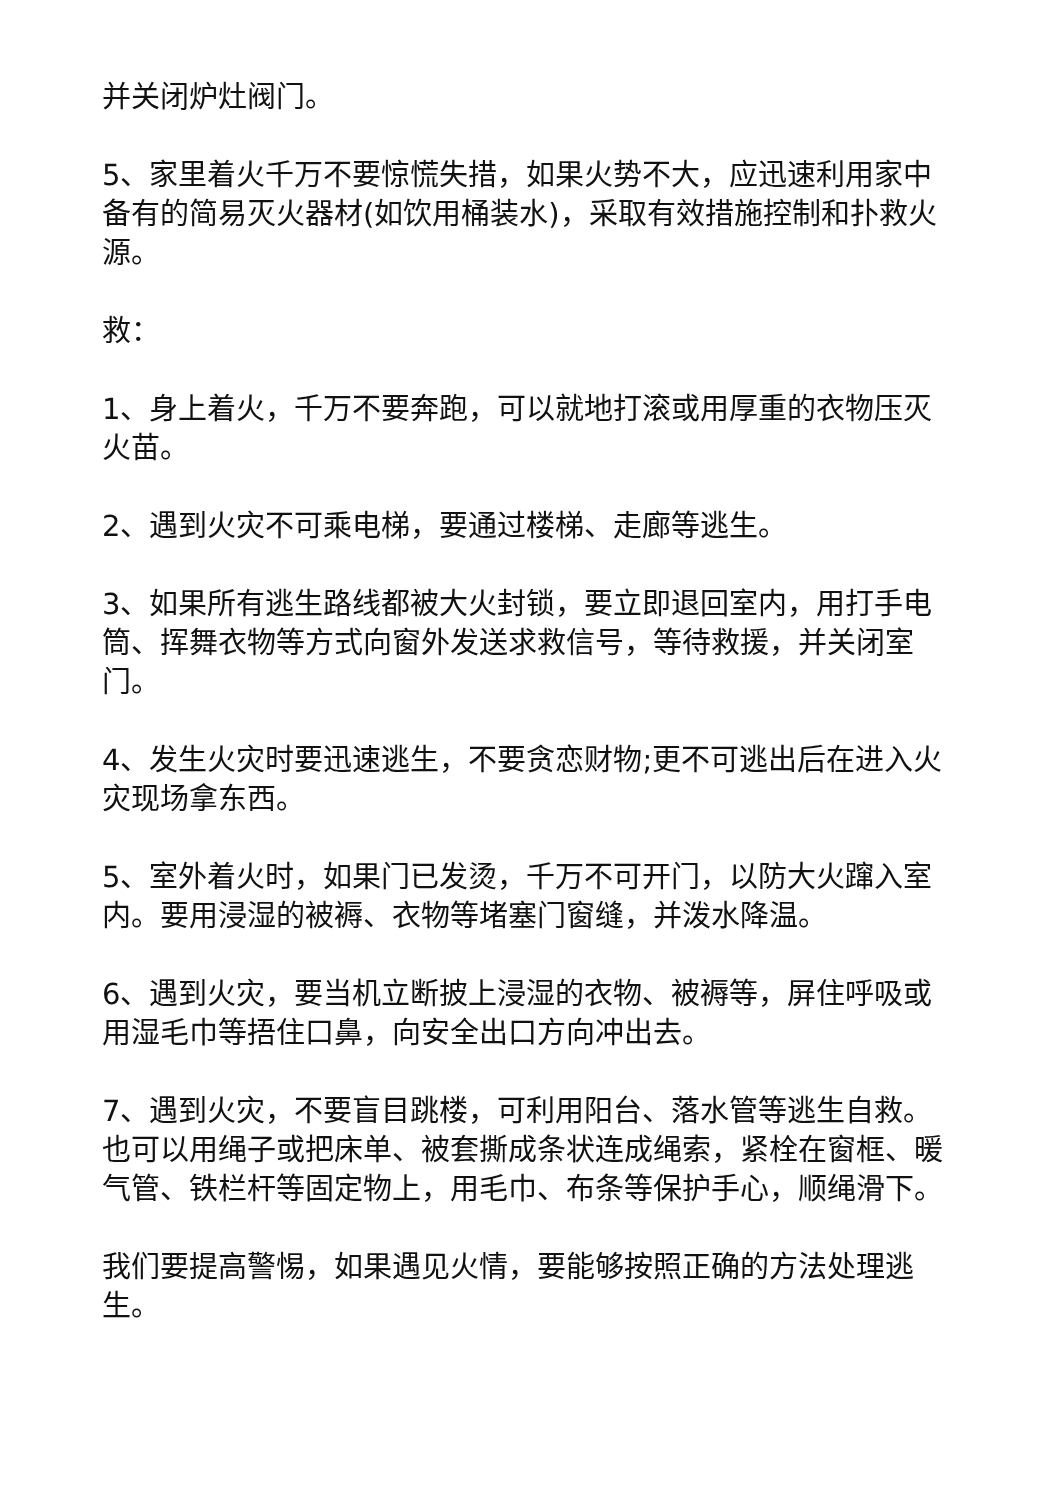并关闭炉灶阀门。
5、家里着火千万不要惊慌失措，如果火势不大，应迅速利用家中备有的简易灭火器材(如饮用桶装水)，采取有效措施控制和扑救火源。
救：
1、身上着火，千万不要奔跑，可以就地打滚或用厚重的衣物压灭火苗。
2、遇到火灾不可乘电梯，要通过楼梯、走廊等逃生。
3、如果所有逃生路线都被大火封锁，要立即退回室内，用打手电筒、挥舞衣物等方式向窗外发送求救信号，等待救援，并关闭室门。
4、发生火灾时要迅速逃生，不要贪恋财物;更不可逃出后在进入火灾现场拿东西。
5、室外着火时，如果门已发烫，千万不可开门，以防大火蹿入室内。要用浸湿的被褥、衣物等堵塞门窗缝，并泼水降温。
6、遇到火灾，要当机立断披上浸湿的衣物、被褥等，屏住呼吸或用湿毛巾等捂住口鼻，向安全出口方向冲出去。
7、遇到火灾，不要盲目跳楼，可利用阳台、落水管等逃生自救。也可以用绳子或把床单、被套撕成条状连成绳索，紧栓在窗框、暖气管、铁栏杆等固定物上，用毛巾、布条等保护手心，顺绳滑下。
我们要提高警惕，如果遇见火情，要能够按照正确的方法处理逃生。